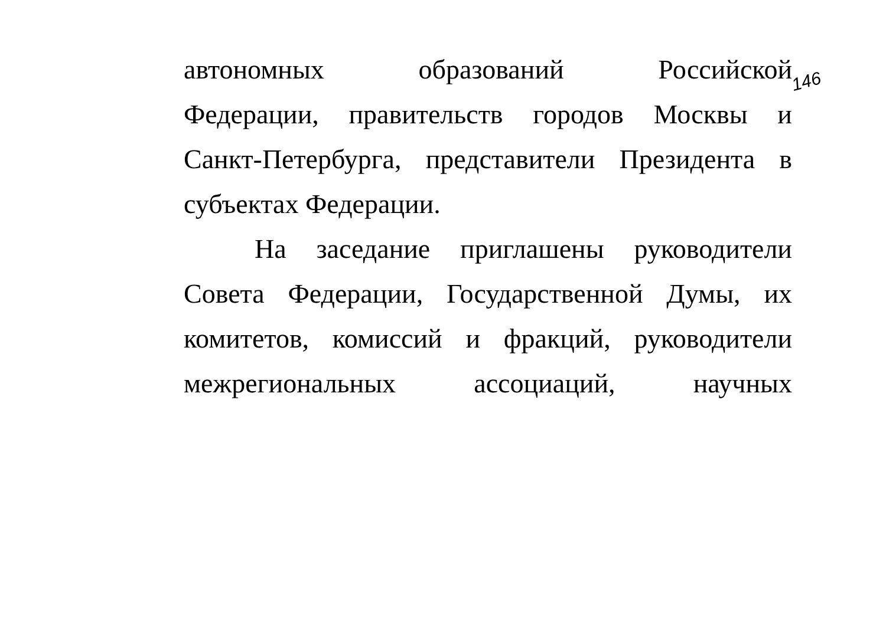146
автономных образований Российской
Федерации, правительств городов Москвы и
Санкт-Петербурга, представители Президента в
субъектах Федерации.
На заседание приглашены руководители
Совета Федерации, Государственной Думы, их
комитетов, комиссий и фракций, руководители
межрегиональных ассоциаций, научных